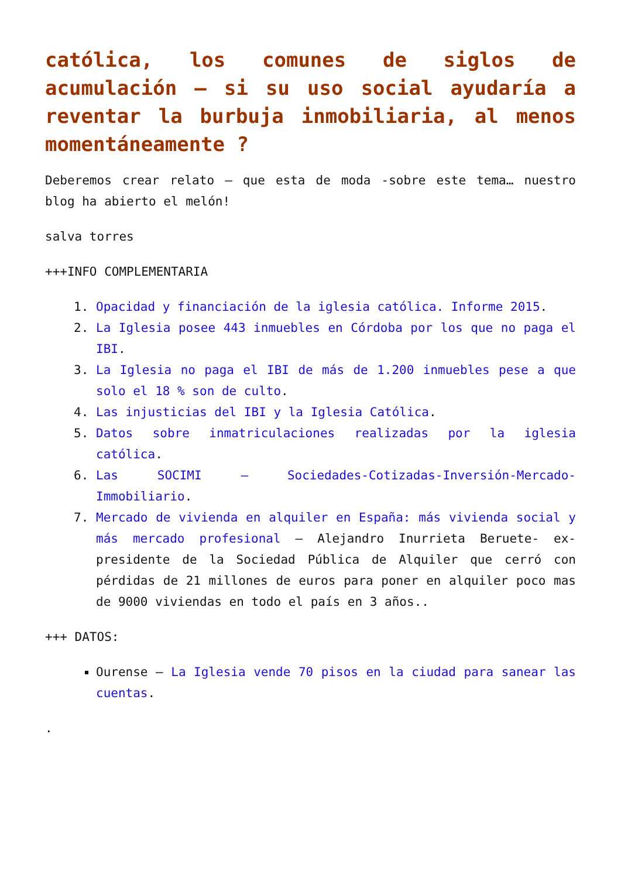católica, los comunes de siglos de acumulación – si su uso social ayudaría a reventar la burbuja inmobiliaria, al menos momentáneamente ?
Deberemos crear relato – que esta de moda -sobre este tema… nuestro blog ha abierto el melón!
salva torres
+++INFO COMPLEMENTARIA
1. Opacidad y financiación de la iglesia católica. Informe 2015.
2. La Iglesia posee 443 inmuebles en Córdoba por los que no paga el IBI.
3. La Iglesia no paga el IBI de más de 1.200 inmuebles pese a que solo el 18 % son de culto.
4. Las injusticias del IBI y la Iglesia Católica.
5. Datos sobre inmatriculaciones realizadas por la iglesia católica.
6. Las SOCIMI – Sociedades-Cotizadas-Inversión-Mercado-Immobiliario.
7. Mercado de vivienda en alquiler en España: más vivienda social y más mercado profesional – Alejandro Inurrieta Beruete- ex-presidente de la Sociedad Pública de Alquiler que cerró con pérdidas de 21 millones de euros para poner en alquiler poco mas de 9000 viviendas en todo el país en 3 años..
+++ DATOS:
Ourense – La Iglesia vende 70 pisos en la ciudad para sanear las cuentas.
.